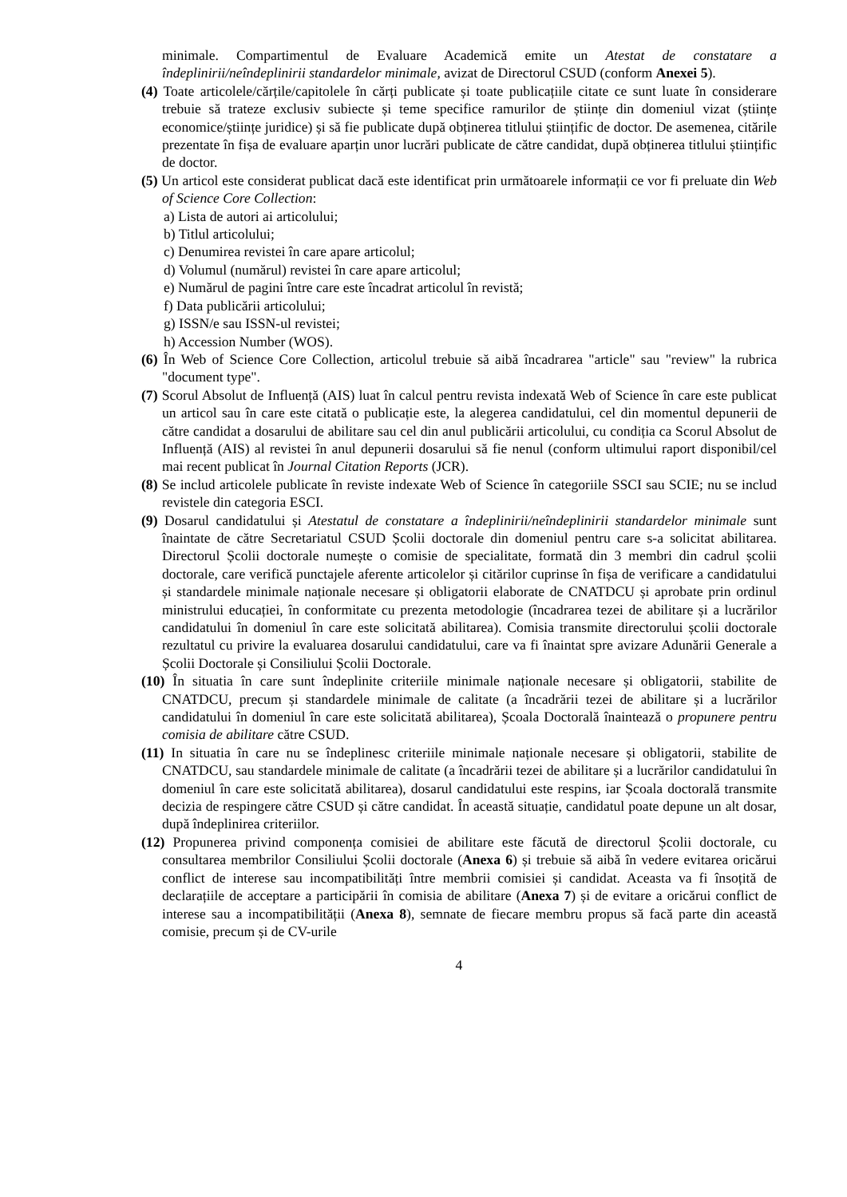minimale. Compartimentul de Evaluare Academică emite un Atestat de constatare a îndeplinirii/neîndeplinirii standardelor minimale, avizat de Directorul CSUD (conform Anexei 5).
(4) Toate articolele/cărțile/capitolele în cărți publicate și toate publicațiile citate ce sunt luate în considerare trebuie să trateze exclusiv subiecte și teme specifice ramurilor de științe din domeniul vizat (științe economice/științe juridice) și să fie publicate după obținerea titlului științific de doctor. De asemenea, citările prezentate în fișa de evaluare aparțin unor lucrări publicate de către candidat, după obținerea titlului științific de doctor.
(5) Un articol este considerat publicat dacă este identificat prin următoarele informații ce vor fi preluate din Web of Science Core Collection:
a) Lista de autori ai articolului;
b) Titlul articolului;
c) Denumirea revistei în care apare articolul;
d) Volumul (numărul) revistei în care apare articolul;
e) Numărul de pagini între care este încadrat articolul în revistă;
f) Data publicării articolului;
g) ISSN/e sau ISSN-ul revistei;
h) Accession Number (WOS).
(6) În Web of Science Core Collection, articolul trebuie să aibă încadrarea "article" sau "review" la rubrica "document type".
(7) Scorul Absolut de Influență (AIS) luat în calcul pentru revista indexată Web of Science în care este publicat un articol sau în care este citată o publicație este, la alegerea candidatului, cel din momentul depunerii de către candidat a dosarului de abilitare sau cel din anul publicării articolului, cu condiția ca Scorul Absolut de Influență (AIS) al revistei în anul depunerii dosarului să fie nenul (conform ultimului raport disponibil/cel mai recent publicat în Journal Citation Reports (JCR).
(8) Se includ articolele publicate în reviste indexate Web of Science în categoriile SSCI sau SCIE; nu se includ revistele din categoria ESCI.
(9) Dosarul candidatului și Atestatul de constatare a îndeplinirii/neîndeplinirii standardelor minimale sunt înaintate de către Secretariatul CSUD Școlii doctorale din domeniul pentru care s-a solicitat abilitarea. Directorul Școlii doctorale numește o comisie de specialitate, formată din 3 membri din cadrul școlii doctorale, care verifică punctajele aferente articolelor și citărilor cuprinse în fișa de verificare a candidatului și standardele minimale naționale necesare și obligatorii elaborate de CNATDCU și aprobate prin ordinul ministrului educației, în conformitate cu prezenta metodologie (încadrarea tezei de abilitare și a lucrărilor candidatului în domeniul în care este solicitată abilitarea). Comisia transmite directorului școlii doctorale rezultatul cu privire la evaluarea dosarului candidatului, care va fi înaintat spre avizare Adunării Generale a Școlii Doctorale și Consiliului Școlii Doctorale.
(10) În situatia în care sunt îndeplinite criteriile minimale naționale necesare și obligatorii, stabilite de CNATDCU, precum și standardele minimale de calitate (a încadrării tezei de abilitare și a lucrărilor candidatului în domeniul în care este solicitată abilitarea), Școala Doctorală înaintează o propunere pentru comisia de abilitare către CSUD.
(11) In situatia în care nu se îndeplinesc criteriile minimale naționale necesare și obligatorii, stabilite de CNATDCU, sau standardele minimale de calitate (a încadrării tezei de abilitare și a lucrărilor candidatului în domeniul în care este solicitată abilitarea), dosarul candidatului este respins, iar Școala doctorală transmite decizia de respingere către CSUD și către candidat. În această situație, candidatul poate depune un alt dosar, după îndeplinirea criteriilor.
(12) Propunerea privind componența comisiei de abilitare este făcută de directorul Școlii doctorale, cu consultarea membrilor Consiliului Școlii doctorale (Anexa 6) și trebuie să aibă în vedere evitarea oricărui conflict de interese sau incompatibilități între membrii comisiei și candidat. Aceasta va fi însoțită de declarațiile de acceptare a participării în comisia de abilitare (Anexa 7) și de evitare a oricărui conflict de interese sau a incompatibilității (Anexa 8), semnate de fiecare membru propus să facă parte din această comisie, precum și de CV-urile
4